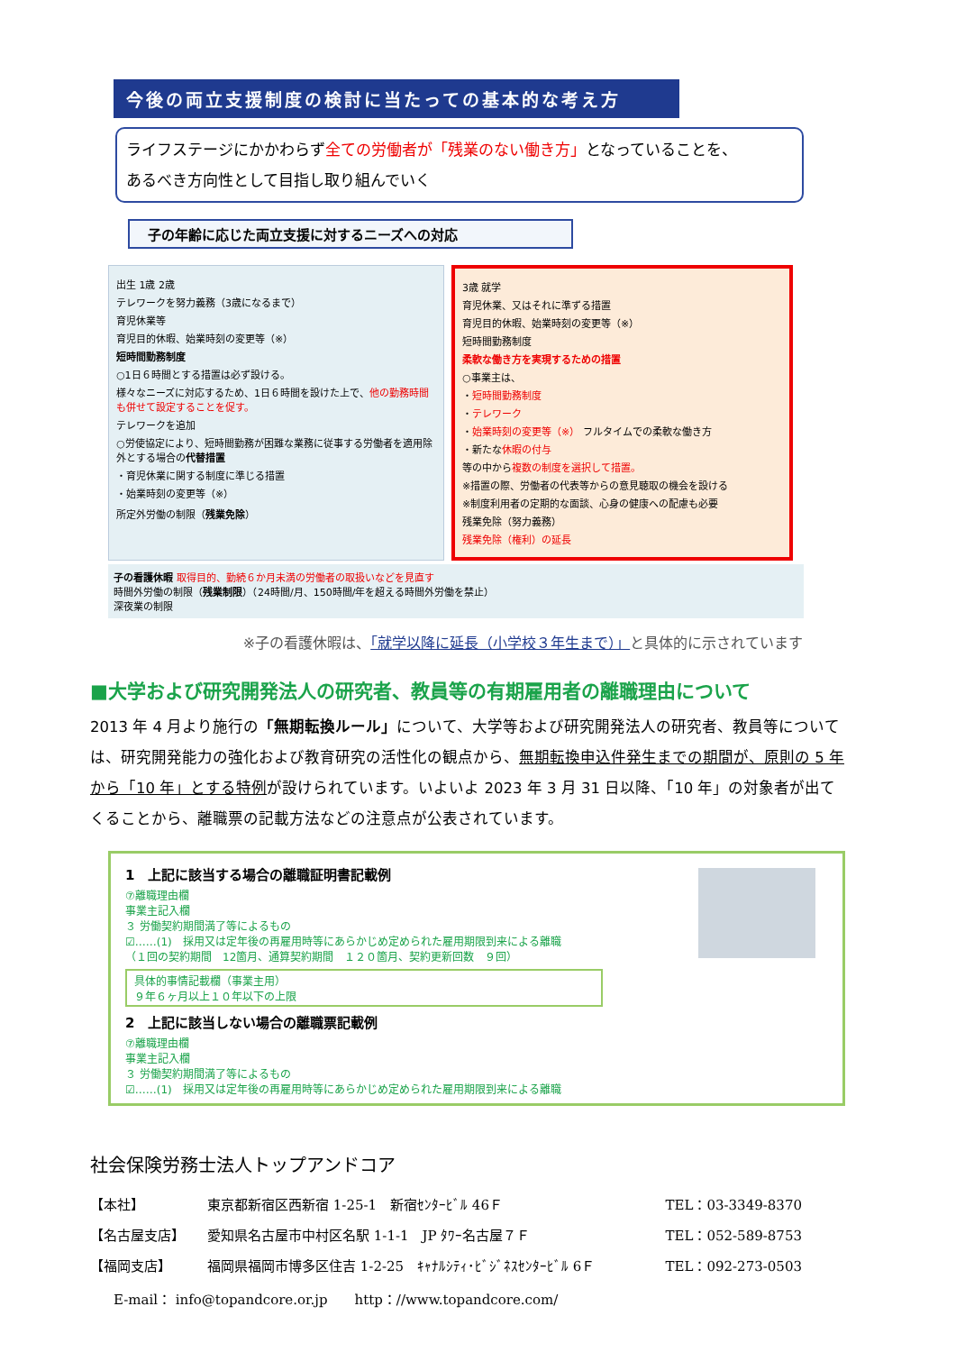今後の両立支援制度の検討に当たっての基本的な考え方
ライフステージにかかわらず全ての労働者が「残業のない働き方」となっていることを、
あるべき方向性として目指し取り組んでいく
子の年齢に応じた両立支援に対するニーズへの対応
出生 1歳 2歳
テレワークを努力義務（3歳になるまで）
育児休業等
育児目的休暇、始業時刻の変更等（※）
短時間勤務制度
○1日６時間とする措置は必ず設ける。
様々なニーズに対応するため、1日６時間を設けた上で、他の勤務時間も併せて設定することを促す。
テレワークを追加
○労使協定により、短時間勤務が困難な業務に従事する労働者を適用除外とする場合の代替措置
・育児休業に関する制度に準じる措置
・始業時刻の変更等（※）
所定外労働の制限（残業免除）
3歳 就学
育児休業、又はそれに準ずる措置
育児目的休暇、始業時刻の変更等（※）
短時間勤務制度
柔軟な働き方を実現するための措置
○事業主は、
・短時間勤務制度
・テレワーク
・始業時刻の変更等（※） フルタイムでの柔軟な働き方
・新たな休暇の付与
等の中から複数の制度を選択して措置。
※措置の際、労働者の代表等からの意見聴取の機会を設ける
※制度利用者の定期的な面談、心身の健康への配慮も必要
残業免除（努力義務）
残業免除（権利）の延長
子の看護休暇 取得目的、勤続６か月未満の労働者の取扱いなどを見直す
時間外労働の制限（残業制限）（24時間/月、150時間/年を超える時間外労働を禁止）
深夜業の制限
※子の看護休暇は、「就学以降に延長（小学校３年生まで）」と具体的に示されています
■大学および研究開発法人の研究者、教員等の有期雇用者の離職理由について
2013 年 4 月より施行の「無期転換ルール」について、大学等および研究開発法人の研究者、教員等については、研究開発能力の強化および教育研究の活性化の観点から、無期転換申込件発生までの期間が、原則の 5 年から「10 年」とする特例が設けられています。いよいよ 2023 年 3 月 31 日以降、「10 年」の対象者が出てくることから、離職票の記載方法などの注意点が公表されています。
1　上記に該当する場合の離職証明書記載例
⑦離職理由欄
事業主記入欄
３ 労働契約期間満了等によるもの
☑……(1)　採用又は定年後の再雇用時等にあらかじめ定められた雇用期限到来による離職
（１回の契約期間　12箇月、通算契約期間　１２０箇月、契約更新回数　９回）
具体的事情記載欄（事業主用）
９年６ヶ月以上１０年以下の上限
2　上記に該当しない場合の離職票記載例
⑦離職理由欄
事業主記入欄
３ 労働契約期間満了等によるもの
☑……(1)　採用又は定年後の再雇用時等にあらかじめ定められた雇用期限到来による離職
社会保険労務士法人トップアンドコア
【本社】 東京都新宿区西新宿 1-25-1　新宿ｾﾝﾀｰﾋﾞﾙ 46Ｆ TEL：03-3349-8370
【名古屋支店】 愛知県名古屋市中村区名駅 1-1-1　JP ﾀﾜｰ名古屋７Ｆ TEL：052-589-8753
【福岡支店】 福岡県福岡市博多区住吉 1-2-25　ｷｬﾅﾙｼﾃｨ･ﾋﾞｼﾞﾈｽｾﾝﾀｰﾋﾞﾙ 6Ｆ TEL：092-273-0503
E-mail： info@topandcore.or.jp　　http：//www.topandcore.com/